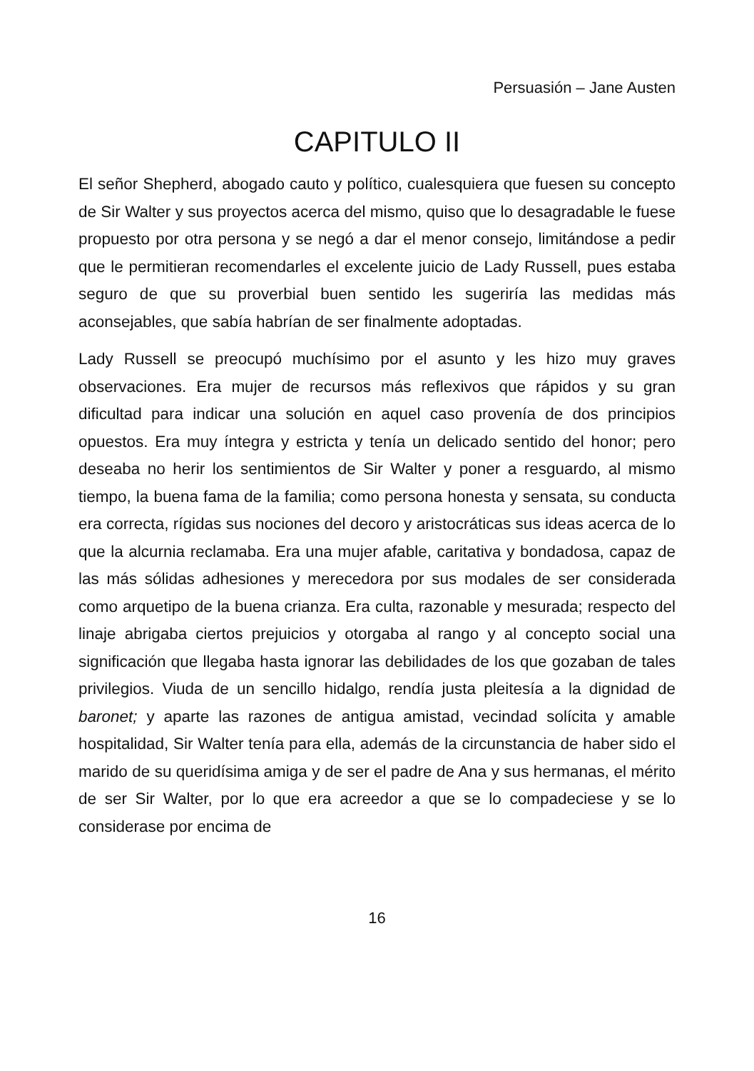Persuasión – Jane Austen
CAPITULO II
El señor Shepherd, abogado cauto y político, cualesquiera que fuesen su concepto de Sir Walter y sus proyectos acerca del mismo, quiso que lo desagradable le fuese propuesto por otra persona y se negó a dar el menor consejo, limitándose a pedir que le permitieran recomendarles el excelente juicio de Lady Russell, pues estaba seguro de que su proverbial buen sentido les sugeriría las medidas más aconsejables, que sabía habrían de ser finalmente adoptadas.
Lady Russell se preocupó muchísimo por el asunto y les hizo muy graves observaciones. Era mujer de recursos más reflexivos que rápidos y su gran dificultad para indicar una solución en aquel caso provenía de dos principios opuestos. Era muy íntegra y estricta y tenía un delicado sentido del honor; pero deseaba no herir los sentimientos de Sir Walter y poner a resguardo, al mismo tiempo, la buena fama de la familia; como persona honesta y sensata, su conducta era correcta, rígidas sus nociones del decoro y aristocráticas sus ideas acerca de lo que la alcurnia reclamaba. Era una mujer afable, caritativa y bondadosa, capaz de las más sólidas adhesiones y merecedora por sus modales de ser considerada como arquetipo de la buena crianza. Era culta, razonable y mesurada; respecto del linaje abrigaba ciertos prejuicios y otorgaba al rango y al concepto social una significación que llegaba hasta ignorar las debilidades de los que gozaban de tales privilegios. Viuda de un sencillo hidalgo, rendía justa pleitesía a la dignidad de baronet; y aparte las razones de antigua amistad, vecindad solícita y amable hospitalidad, Sir Walter tenía para ella, además de la circunstancia de haber sido el marido de su queridísima amiga y de ser el padre de Ana y sus hermanas, el mérito de ser Sir Walter, por lo que era acreedor a que se lo compadeciese y se lo considerase por encima de
16